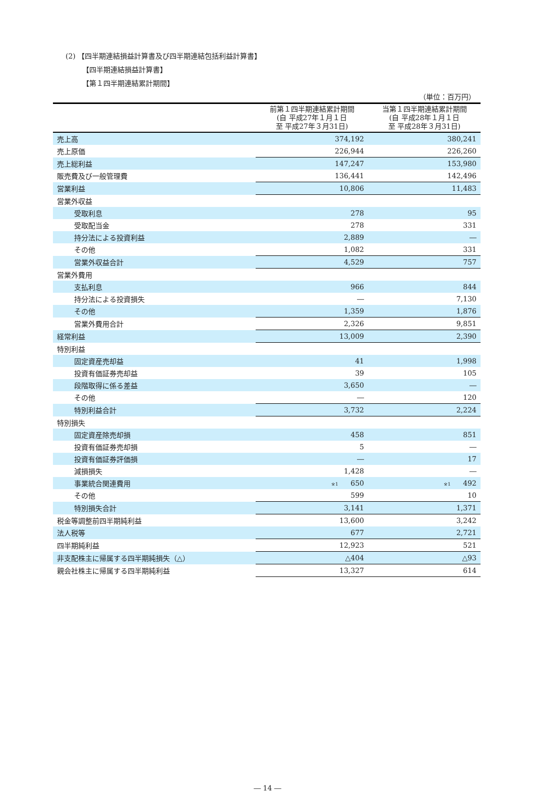(2) 【四半期連結損益計算書及び四半期連結包括利益計算書】
【四半期連結損益計算書】
【第１四半期連結累計期間】
| （単位：百万円） | | |
| | 前第１四半期連結累計期間 (自 平成27年１月１日 至 平成27年３月31日) | 当第１四半期連結累計期間 (自 平成28年１月１日 至 平成28年３月31日) |
| 売上高 | 374,192 | 380,241 |
| 売上原価 | 226,944 | 226,260 |
| 売上総利益 | 147,247 | 153,980 |
| 販売費及び一般管理費 | 136,441 | 142,496 |
| 営業利益 | 10,806 | 11,483 |
| 営業外収益 | | |
| 受取利息 | 278 | 95 |
| 受取配当金 | 278 | 331 |
| 持分法による投資利益 | 2,889 | ― |
| その他 | 1,082 | 331 |
| 営業外収益合計 | 4,529 | 757 |
| 営業外費用 | | |
| 支払利息 | 966 | 844 |
| 持分法による投資損失 | ― | 7,130 |
| その他 | 1,359 | 1,876 |
| 営業外費用合計 | 2,326 | 9,851 |
| 経常利益 | 13,009 | 2,390 |
| 特別利益 | | |
| 固定資産売却益 | 41 | 1,998 |
| 投資有価証券売却益 | 39 | 105 |
| 段階取得に係る差益 | 3,650 | ― |
| その他 | ― | 120 |
| 特別利益合計 | 3,732 | 2,224 |
| 特別損失 | | |
| 固定資産除売却損 | 458 | 851 |
| 投資有価証券売却損 | 5 | ― |
| 投資有価証券評価損 | ― | 17 |
| 減損損失 | 1,428 | ― |
| 事業統合関連費用 | ※1 650 | ※1 492 |
| その他 | 599 | 10 |
| 特別損失合計 | 3,141 | 1,371 |
| 税金等調整前四半期純利益 | 13,600 | 3,242 |
| 法人税等 | 677 | 2,721 |
| 四半期純利益 | 12,923 | 521 |
| 非支配株主に帰属する四半期純損失（△） | △404 | △93 |
| 親会社株主に帰属する四半期純利益 | 13,327 | 614 |
― 14 ―